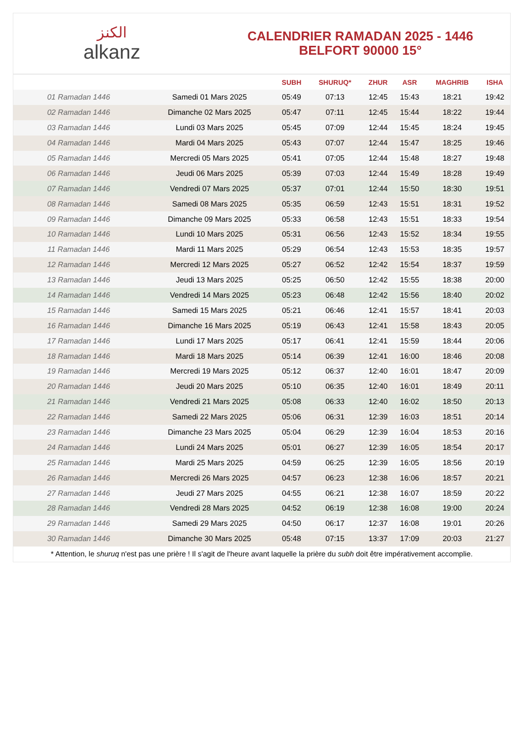الكنز
alkanz
CALENDRIER RAMADAN 2025 - 1446
BELFORT 90000 15°
| | | SUBH | SHURUQ* | ZHUR | ASR | MAGHRIB | ISHA |
| --- | --- | --- | --- | --- | --- | --- | --- |
| 01 Ramadan 1446 | Samedi 01 Mars 2025 | 05:49 | 07:13 | 12:45 | 15:43 | 18:21 | 19:42 |
| 02 Ramadan 1446 | Dimanche 02 Mars 2025 | 05:47 | 07:11 | 12:45 | 15:44 | 18:22 | 19:44 |
| 03 Ramadan 1446 | Lundi 03 Mars 2025 | 05:45 | 07:09 | 12:44 | 15:45 | 18:24 | 19:45 |
| 04 Ramadan 1446 | Mardi 04 Mars 2025 | 05:43 | 07:07 | 12:44 | 15:47 | 18:25 | 19:46 |
| 05 Ramadan 1446 | Mercredi 05 Mars 2025 | 05:41 | 07:05 | 12:44 | 15:48 | 18:27 | 19:48 |
| 06 Ramadan 1446 | Jeudi 06 Mars 2025 | 05:39 | 07:03 | 12:44 | 15:49 | 18:28 | 19:49 |
| 07 Ramadan 1446 | Vendredi 07 Mars 2025 | 05:37 | 07:01 | 12:44 | 15:50 | 18:30 | 19:51 |
| 08 Ramadan 1446 | Samedi 08 Mars 2025 | 05:35 | 06:59 | 12:43 | 15:51 | 18:31 | 19:52 |
| 09 Ramadan 1446 | Dimanche 09 Mars 2025 | 05:33 | 06:58 | 12:43 | 15:51 | 18:33 | 19:54 |
| 10 Ramadan 1446 | Lundi 10 Mars 2025 | 05:31 | 06:56 | 12:43 | 15:52 | 18:34 | 19:55 |
| 11 Ramadan 1446 | Mardi 11 Mars 2025 | 05:29 | 06:54 | 12:43 | 15:53 | 18:35 | 19:57 |
| 12 Ramadan 1446 | Mercredi 12 Mars 2025 | 05:27 | 06:52 | 12:42 | 15:54 | 18:37 | 19:59 |
| 13 Ramadan 1446 | Jeudi 13 Mars 2025 | 05:25 | 06:50 | 12:42 | 15:55 | 18:38 | 20:00 |
| 14 Ramadan 1446 | Vendredi 14 Mars 2025 | 05:23 | 06:48 | 12:42 | 15:56 | 18:40 | 20:02 |
| 15 Ramadan 1446 | Samedi 15 Mars 2025 | 05:21 | 06:46 | 12:41 | 15:57 | 18:41 | 20:03 |
| 16 Ramadan 1446 | Dimanche 16 Mars 2025 | 05:19 | 06:43 | 12:41 | 15:58 | 18:43 | 20:05 |
| 17 Ramadan 1446 | Lundi 17 Mars 2025 | 05:17 | 06:41 | 12:41 | 15:59 | 18:44 | 20:06 |
| 18 Ramadan 1446 | Mardi 18 Mars 2025 | 05:14 | 06:39 | 12:41 | 16:00 | 18:46 | 20:08 |
| 19 Ramadan 1446 | Mercredi 19 Mars 2025 | 05:12 | 06:37 | 12:40 | 16:01 | 18:47 | 20:09 |
| 20 Ramadan 1446 | Jeudi 20 Mars 2025 | 05:10 | 06:35 | 12:40 | 16:01 | 18:49 | 20:11 |
| 21 Ramadan 1446 | Vendredi 21 Mars 2025 | 05:08 | 06:33 | 12:40 | 16:02 | 18:50 | 20:13 |
| 22 Ramadan 1446 | Samedi 22 Mars 2025 | 05:06 | 06:31 | 12:39 | 16:03 | 18:51 | 20:14 |
| 23 Ramadan 1446 | Dimanche 23 Mars 2025 | 05:04 | 06:29 | 12:39 | 16:04 | 18:53 | 20:16 |
| 24 Ramadan 1446 | Lundi 24 Mars 2025 | 05:01 | 06:27 | 12:39 | 16:05 | 18:54 | 20:17 |
| 25 Ramadan 1446 | Mardi 25 Mars 2025 | 04:59 | 06:25 | 12:39 | 16:05 | 18:56 | 20:19 |
| 26 Ramadan 1446 | Mercredi 26 Mars 2025 | 04:57 | 06:23 | 12:38 | 16:06 | 18:57 | 20:21 |
| 27 Ramadan 1446 | Jeudi 27 Mars 2025 | 04:55 | 06:21 | 12:38 | 16:07 | 18:59 | 20:22 |
| 28 Ramadan 1446 | Vendredi 28 Mars 2025 | 04:52 | 06:19 | 12:38 | 16:08 | 19:00 | 20:24 |
| 29 Ramadan 1446 | Samedi 29 Mars 2025 | 04:50 | 06:17 | 12:37 | 16:08 | 19:01 | 20:26 |
| 30 Ramadan 1446 | Dimanche 30 Mars 2025 | 05:48 | 07:15 | 13:37 | 17:09 | 20:03 | 21:27 |
* Attention, le shuruq n'est pas une prière ! Il s'agit de l'heure avant laquelle la prière du subh doit être impérativement accomplie.